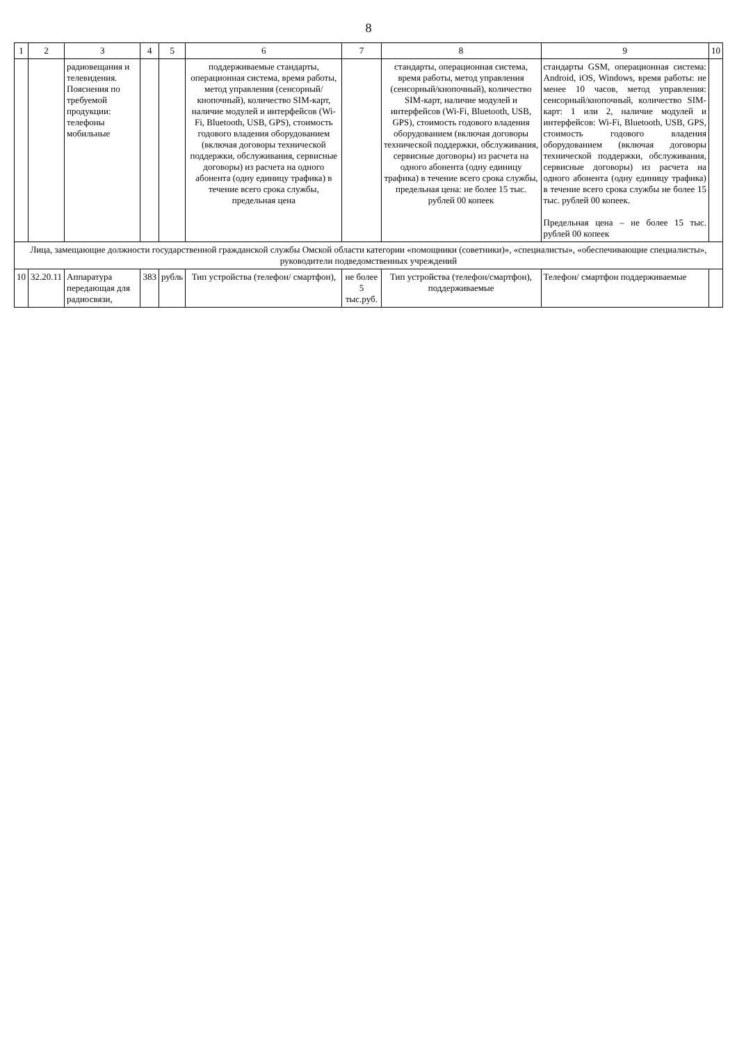8
| 1 | 2 | 3 | 4 | 5 | 6 | 7 | 8 | 9 | 10 |
| --- | --- | --- | --- | --- | --- | --- | --- | --- | --- |
| | | радиовещания и телевидения. Пояснения по требуемой продукции: телефоны мобильные | | | поддерживаемые стандарты, операционная система, время работы, метод управления (сенсорный/ кнопочный), количество SIM-карт, наличие модулей и интерфейсов (Wi-Fi, Bluetooth, USB, GPS), стоимость годового владения оборудованием (включая договоры технической поддержки, обслуживания, сервисные договоры) из расчета на одного абонента (одну единицу трафика) в течение всего срока службы, предельная цена | | стандарты, операционная система, время работы, метод управления (сенсорный/кнопочный), количество SIM-карт, наличие модулей и интерфейсов (Wi-Fi, Bluetooth, USB, GPS), стоимость годового владения оборудованием (включая договоры технической поддержки, обслуживания, сервисные договоры) из расчета на одного абонента (одну единицу трафика) в течение всего срока службы, предельная цена: не более 15 тыс. рублей 00 копеек | стандарты GSM, операционная система: Android, iOS, Windows, время работы: не менее 10 часов, метод управления: сенсорный/кнопочный, количество SIM-карт: 1 или 2, наличие модулей и интерфейсов: Wi-Fi, Bluetooth, USB, GPS, стоимость годового владения оборудованием (включая договоры технической поддержки, обслуживания, сервисные договоры) из расчета на одного абонента (одну единицу трафика) в течение всего срока службы не более 15 тыс. рублей 00 копеек. Предельная цена – не более 15 тыс. рублей 00 копеек | |
| Лица, замещающие должности государственной гражданской службы Омской области категории «помощники (советники)», «специалисты», «обеспечивающие специалисты», руководители подведомственных учреждений | | | | | | | | | |
| 10 | 32.20.11 | Аппаратура передающая для радиосвязи, | 383 | рубль | Тип устройства (телефон/ смартфон), | не более 5 тыс.руб. | Тип устройства (телефон/смартфон), поддерживаемые | Телефон/ смартфон поддерживаемые | |